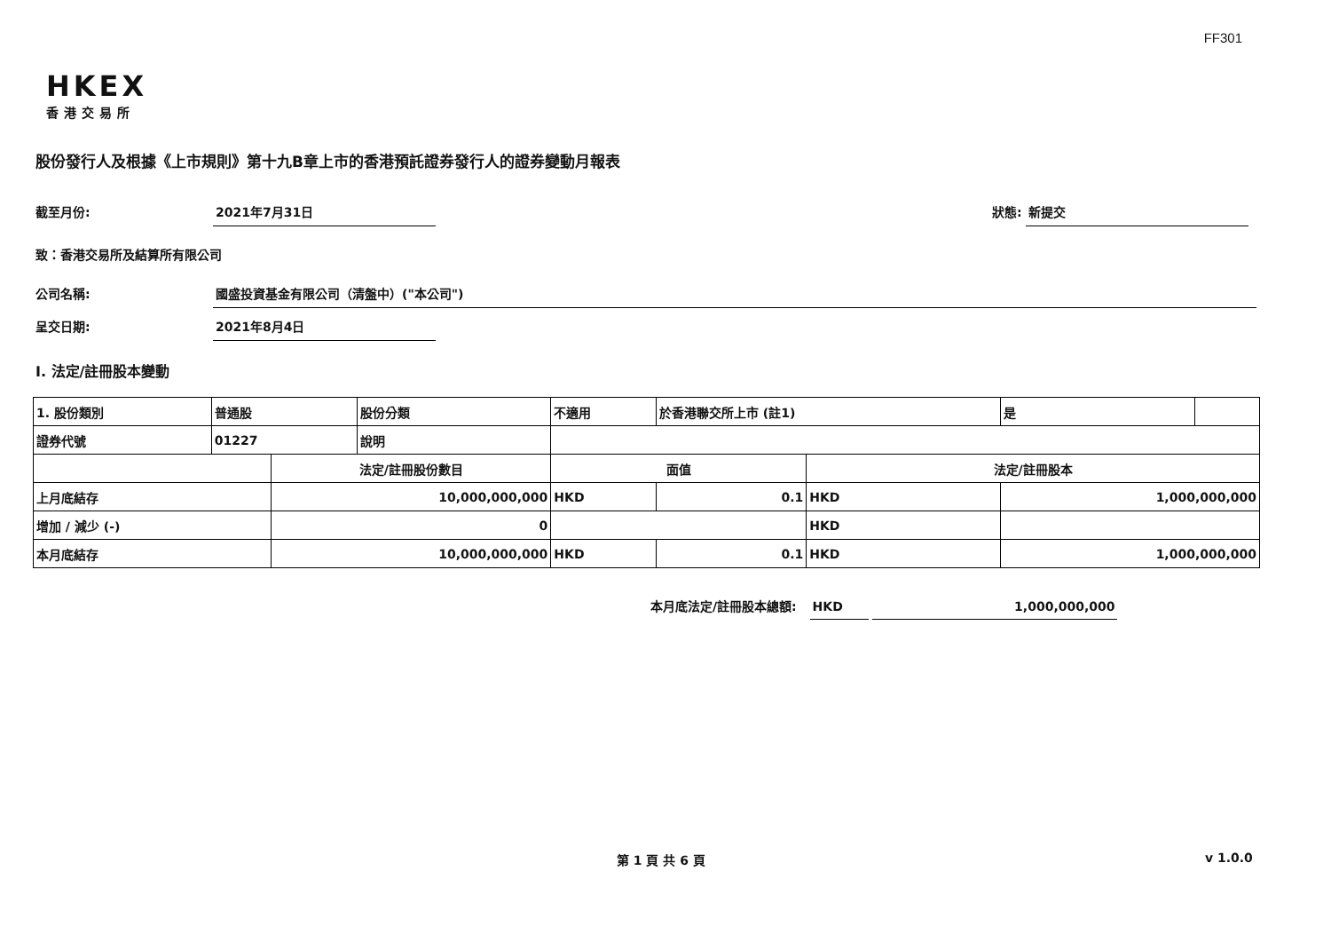FF301
HKEX
香港交易所
股份發行人及根據《上市規則》第十九B章上市的香港預託證券發行人的證券變動月報表
截至月份: 2021年7月31日 狀態: 新提交
致：香港交易所及結算所有限公司
公司名稱: 國盛投資基金有限公司（清盤中）("本公司")
呈交日期: 2021年8月4日
I. 法定/註冊股本變動
| 1. 股份類別 | 普通股 | | 股份分類 | 不適用 | | 於香港聯交所上市 (註1) | | 是 | |
| 證券代號 | 01227 | | 說明 | | | | | | |
| | | 法定/註冊股份數目 | | | 面值 | | 法定/註冊股本 | | |
| 上月底結存 | | 10,000,000,000 | | | HKD | 0.1 | HKD | 1,000,000,000 | |
| 增加 / 減少 (-) | | 0 | | | | | HKD | | |
| 本月底結存 | | 10,000,000,000 | | | HKD | 0.1 | HKD | 1,000,000,000 | |
本月底法定/註冊股本總額: HKD 1,000,000,000
第 1 頁 共 6 頁 v 1.0.0